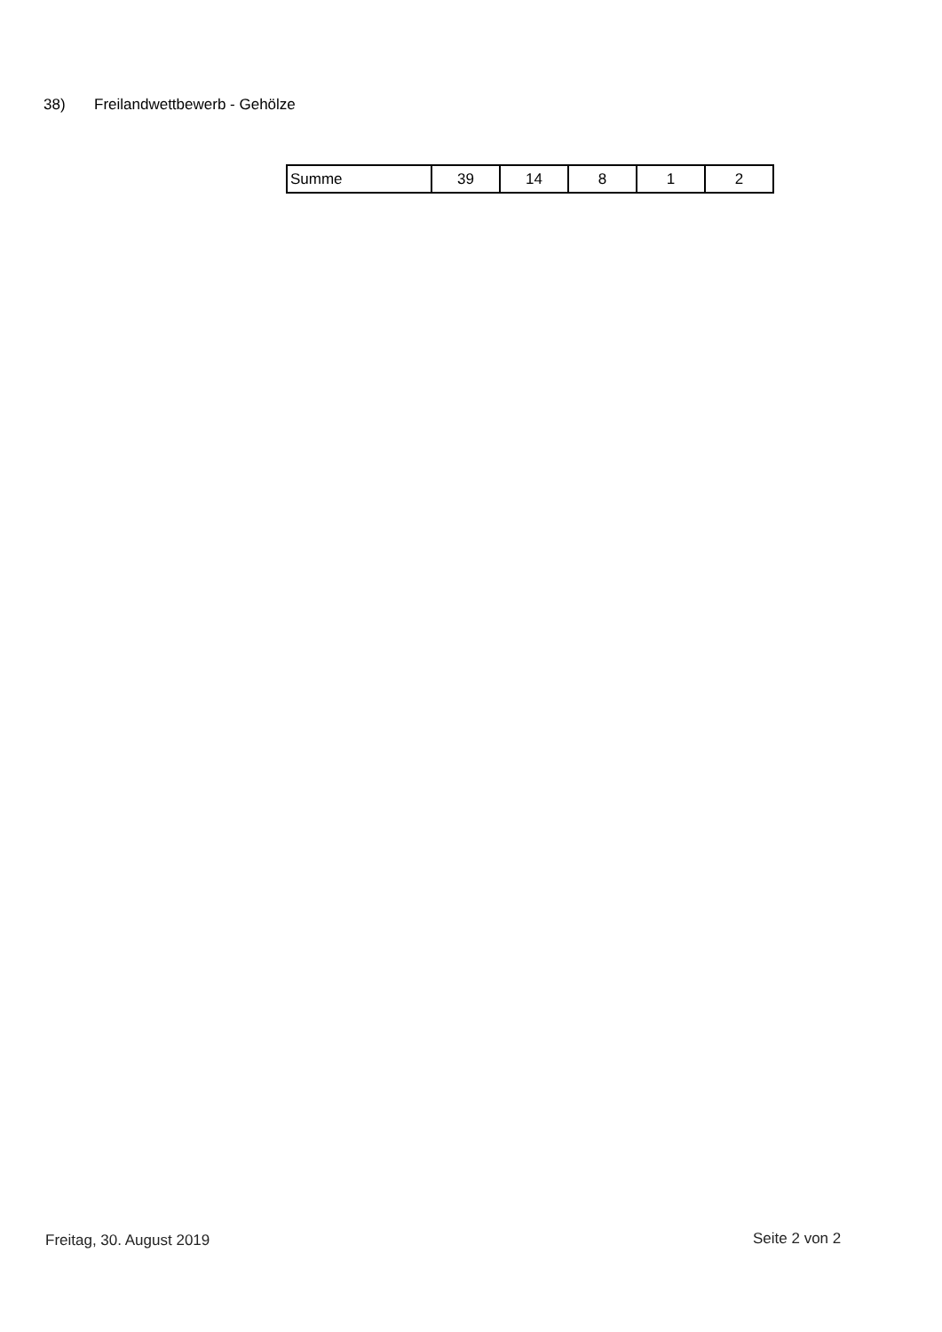38) Freilandwettbewerb - Gehölze
| Summe | 39 | 14 | 8 | 1 | 2 |
Freitag, 30. August 2019 Seite 2 von 2